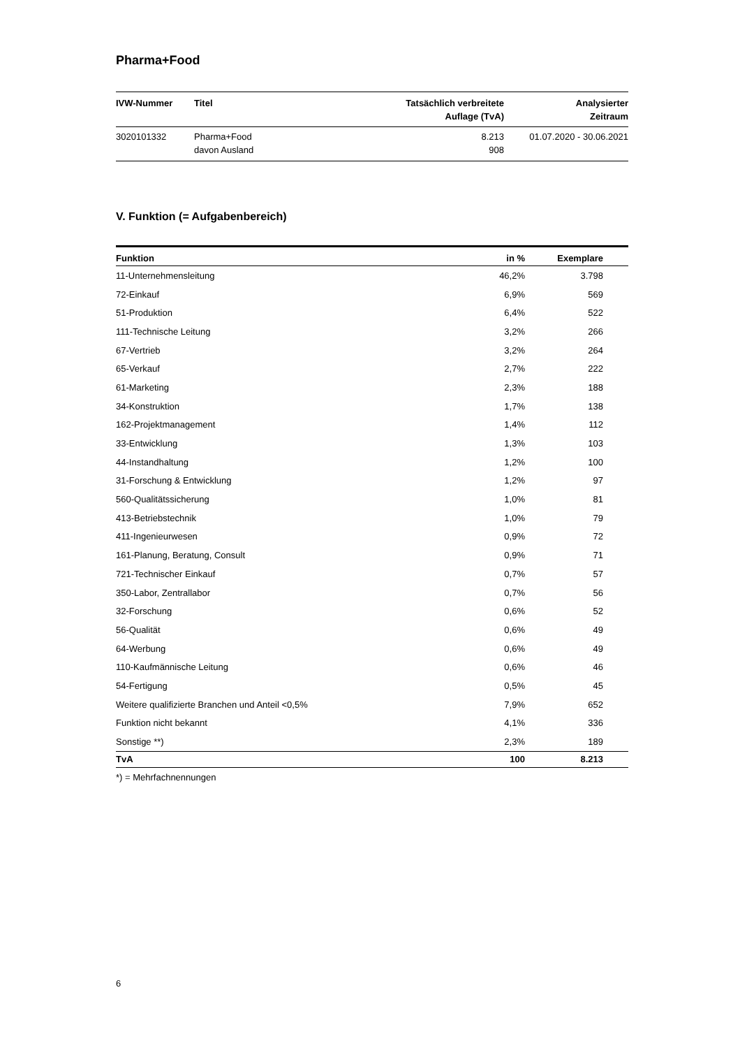Pharma+Food
| IVW-Nummer | Titel | Tatsächlich verbreitete Auflage (TvA) | Analysierter Zeitraum |
| --- | --- | --- | --- |
| 3020101332 | Pharma+Food davon Ausland | 8.213 908 | 01.07.2020 - 30.06.2021 |
V. Funktion (= Aufgabenbereich)
| Funktion | in % | Exemplare | |
| --- | --- | --- | --- |
| 11-Unternehmensleitung | 46,2% | 3.798 | |
| 72-Einkauf | 6,9% | 569 | |
| 51-Produktion | 6,4% | 522 | |
| 111-Technische Leitung | 3,2% | 266 | |
| 67-Vertrieb | 3,2% | 264 | |
| 65-Verkauf | 2,7% | 222 | |
| 61-Marketing | 2,3% | 188 | |
| 34-Konstruktion | 1,7% | 138 | |
| 162-Projektmanagement | 1,4% | 112 | |
| 33-Entwicklung | 1,3% | 103 | |
| 44-Instandhaltung | 1,2% | 100 | |
| 31-Forschung & Entwicklung | 1,2% | 97 | |
| 560-Qualitätssicherung | 1,0% | 81 | |
| 413-Betriebstechnik | 1,0% | 79 | |
| 411-Ingenieurwesen | 0,9% | 72 | |
| 161-Planung, Beratung, Consult | 0,9% | 71 | |
| 721-Technischer Einkauf | 0,7% | 57 | |
| 350-Labor, Zentrallabor | 0,7% | 56 | |
| 32-Forschung | 0,6% | 52 | |
| 56-Qualität | 0,6% | 49 | |
| 64-Werbung | 0,6% | 49 | |
| 110-Kaufmännische Leitung | 0,6% | 46 | |
| 54-Fertigung | 0,5% | 45 | |
| Weitere qualifizierte Branchen und Anteil <0,5% | 7,9% | 652 | |
| Funktion nicht bekannt | 4,1% | 336 | |
| Sonstige **) | 2,3% | 189 | |
| TvA | 100 | 8.213 | |
*) = Mehrfachnennungen
6